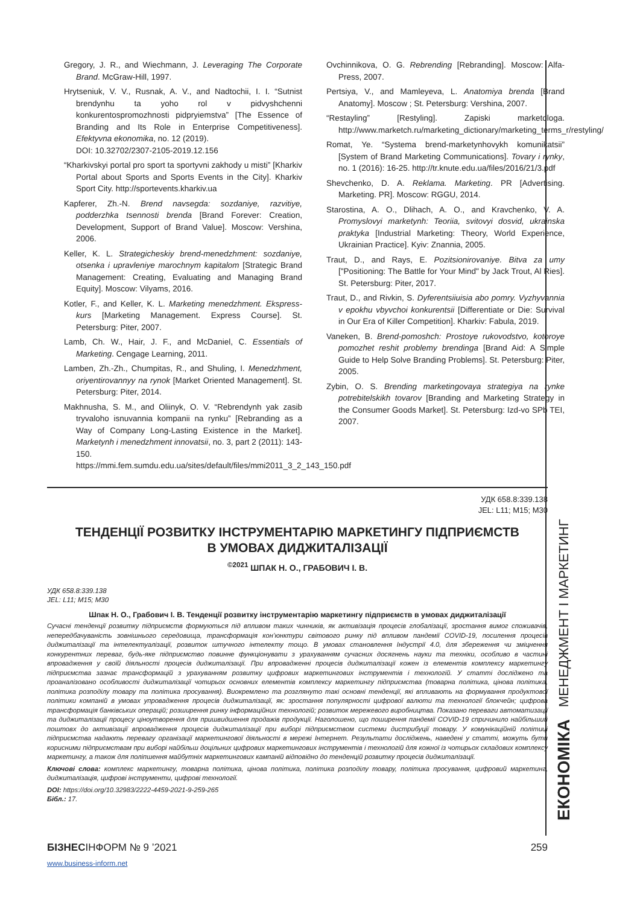Gregory, J. R., and Wiechmann, J. Leveraging The Corporate Brand. McGraw-Hill, 1997.
Hrytseniuk, V. V., Rusnak, A. V., and Nadtochii, I. I. “Sutnist brendynhu ta yoho rol v pidvyshchenni konkurentospromozhnosti pidpryiemstva” [The Essence of Branding and Its Role in Enterprise Competitiveness]. Efektyvna ekonomika, no. 12 (2019).
DOI: 10.32702/2307-2105-2019.12.156
“Kharkivskyi portal pro sport ta sportyvni zakhody u misti” [Kharkiv Portal about Sports and Sports Events in the City]. Kharkiv Sport City. http://sportevents.kharkiv.ua
Kapferer, Zh.-N. Brend navsegda: sozdaniye, razvitiye, podderzhka tsennosti brenda [Brand Forever: Creation, Development, Support of Brand Value]. Moscow: Vershina, 2006.
Keller, K. L. Strategicheskiy brend-menedzhment: sozdaniye, otsenka i upravleniye marochnym kapitalom [Strategic Brand Management: Creating, Evaluating and Managing Brand Equity]. Moscow: Vilyams, 2016.
Kotler, F., and Keller, K. L. Marketing menedzhment. Ekspress-kurs [Marketing Management. Express Course]. St. Petersburg: Piter, 2007.
Lamb, Ch. W., Hair, J. F., and McDaniel, C. Essentials of Marketing. Cengage Learning, 2011.
Lamben, Zh.-Zh., Chumpitas, R., and Shuling, I. Menedzhment, oriyentirovannyy na rynok [Market Oriented Management]. St. Petersburg: Piter, 2014.
Makhnusha, S. M., and Oliinyk, O. V. “Rebrendynh yak zasib tryvaloho isnuvannia kompanii na rynku” [Rebranding as a Way of Company Long-Lasting Existence in the Market]. Marketynh i menedzhment innovatsii, no. 3, part 2 (2011): 143-150. https://mmi.fem.sumdu.edu.ua/sites/default/files/mmi2011_3_2_143_150.pdf
Ovchinnikova, O. G. Rebrending [Rebranding]. Moscow: Alfa-Press, 2007.
Pertsiya, V., and Mamleyeva, L. Anatomiya brenda [Brand Anatomy]. Moscow ; St. Petersburg: Vershina, 2007.
“Restayling” [Restyling]. Zapiski marketologa. http://www.marketch.ru/marketing_dictionary/marketing_terms_r/restyling/
Romat, Ye. “Systema brend-marketynhovykh komunikatsii” [System of Brand Marketing Communications]. Tovary i rynky, no. 1 (2016): 16-25. http://tr.knute.edu.ua/files/2016/21/3.pdf
Shevchenko, D. A. Reklama. Marketing. PR [Advertising. Marketing. PR]. Moscow: RGGU, 2014.
Starostina, A. O., Dlihach, A. O., and Kravchenko, V. A. Promyslovyi marketynh: Teoriia, svitovyi dosvid, ukrainska praktyka [Industrial Marketing: Theory, World Experience, Ukrainian Practice]. Kyiv: Znannia, 2005.
Traut, D., and Rays, E. Pozitsionirovaniye. Bitva za umy ["Positioning: The Battle for Your Mind" by Jack Trout, Al Ries]. St. Petersburg: Piter, 2017.
Traut, D., and Rivkin, S. Dyferentsiiuisia abo pomry. Vyzhyvannia v epokhu vbyvchoi konkurentsii [Differentiate or Die: Survival in Our Era of Killer Competition]. Kharkiv: Fabula, 2019.
Vaneken, B. Brend-pomoshch: Prostoye rukovodstvo, kotoroye pomozhet reshit problemy brendinga [Brand Aid: A Simple Guide to Help Solve Branding Problems]. St. Petersburg: Piter, 2005.
Zybin, O. S. Brending marketingovaya strategiya na rynke potrebitelskikh tovarov [Branding and Marketing Strategy in the Consumer Goods Market]. St. Petersburg: Izd-vo SPb TEI, 2007.
УДК 658.8:339.138
JEL: L11; M15; M30
ТЕНДЕНЦІЇ РОЗВИТКУ ІНСТРУМЕНТАРІЮ МАРКЕТИНГУ ПІДПРИЄМСТВ
В УМОВАХ ДИДЖИТАЛІЗАЦІЇ
<sup>©2021</sup> ШПАК Н. О., ГРАБОВИЧ І. В.
УДК 658.8:339.138
JEL: L11; M15; M30
Шпак Н. О., Грабович І. В. Тенденції розвитку інструментарію маркетингу підприємств в умовах диджиталізації
Сучасні тенденції розвитку підприємств формуються під впливом таких чинників, як активізація процесів глобалізації, зростання вимог споживачів, непередбачуваність зовнішнього середовища, трансформація кон’юнктури світового ринку під впливом пандемії COVID-19, посилення процесів диджиталізації та інтелектуалізації, розвиток штучного інтелекту тощо. В умовах становлення Індустрії 4.0, для збереження чи зміцнення конкурентних переваг, будь-яке підприємство повинне функціонувати з урахуванням сучасних досягнень науки та техніки, особливо в частині впровадження у своїй діяльності процесів диджиталізації. При впровадженні процесів диджиталізації кожен із елементів комплексу маркетингу підприємства зазнає трансформацій з урахуванням розвитку цифрових маркетингових інструментів і технологій. У статті досліджено та проаналізовано особливості диджиталізації чотирьох основних елементів комплексу маркетингу підприємства (товарна політика, цінова політика, політика розподілу товару та політика просування). Виокремлено та розглянуто такі основні тенденції, які впливають на формування продуктової політики компаній в умовах упровадження процесів диджиталізації, як: зростання популярності цифрової валюти та технології блокчейн; цифрова трансформація банківських операцій; розширення ринку інформаційних технологій; розвиток мережевого виробництва. Показано переваги автоматизації та диджиталізації процесу ціноутворення для пришвидшення продажів продукції. Наголошено, що поширення пандемії COVID-19 спричинило найбільший поштовх до активізації впровадження процесів диджиталізації при виборі підприємством системи дистрибуції товару. У комунікаційній політиці підприємства надають перевагу організації маркетингової діяльності в мережі Інтернет. Результати досліджень, наведені у статті, можуть бути корисними підприємствам при виборі найбільш доцільних цифрових маркетингових інструментів і технологій для кожної із чотирьох складових комплексу маркетингу, а також для поліпшення майбутніх маркетингових кампаній відповідно до тенденцій розвитку процесів диджиталізації.
Ключові слова: комплекс маркетингу, товарна політика, цінова політика, політика розподілу товару, політика просування, цифровий маркетинг, диджиталізація, цифрові інструменти, цифрові технології.
DOI: https://doi.org/10.32983/2222-4459-2021-9-259-265
Бібл.: 17.
ЕКОНОМІКА МЕНЕДЖМЕНТ І МАРКЕТИНГ
БІЗНЕСІНФОРМ № 9 ’2021 259
www.business-inform.net